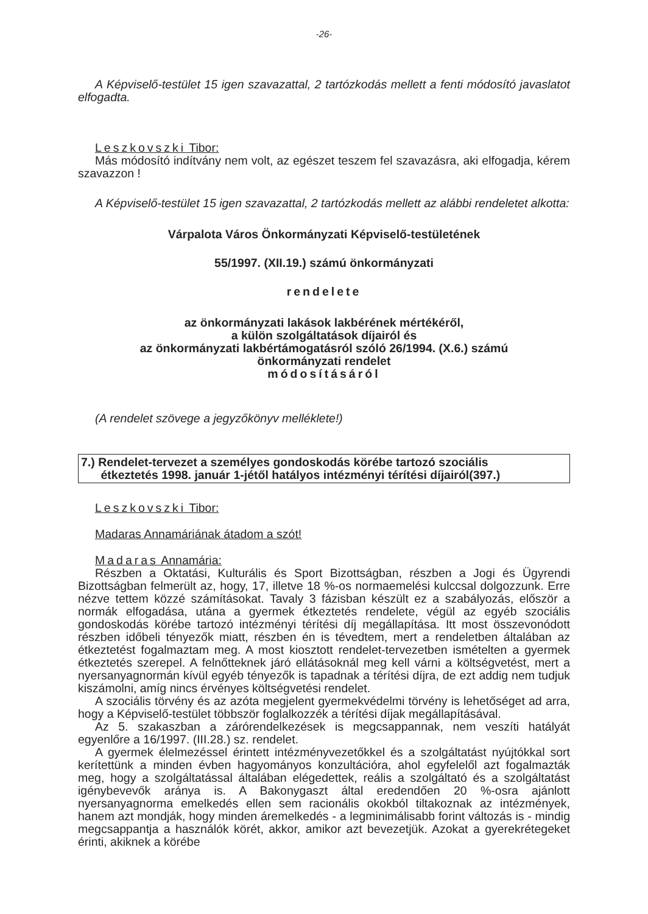-26-
A Képviselő-testület 15 igen szavazattal, 2 tartózkodás mellett a fenti módosító javaslatot elfogadta.
Leszkovszki Tibor:
Más módosító indítvány nem volt, az egészet teszem fel szavazásra, aki elfogadja, kérem szavazzon !
A Képviselő-testület 15 igen szavazattal, 2 tartózkodás mellett az alábbi rendeletet alkotta:
Várpalota Város Önkormányzati Képviselő-testületének
55/1997. (XII.19.) számú önkormányzati
rendelete
az önkormányzati lakások lakbérének mértékéről,
a külön szolgáltatások díjairól és
az önkormányzati lakbértámogatásról szóló 26/1994. (X.6.) számú
önkormányzati rendelet
módosításáról
(A rendelet szövege a jegyzőkönyv melléklete!)
7.) Rendelet-tervezet a személyes gondoskodás körébe tartozó szociális
étkeztetés 1998. január 1-jétől hatályos intézményi térítési díjairól(397.)
Leszkovszki Tibor:
Madaras Annamáriának átadom a szót!
Madaras Annamária:
Részben a Oktatási, Kulturális és Sport Bizottságban, részben a Jogi és Ügyrendi Bizottságban felmerült az, hogy, 17, illetve 18 %-os normaemelési kulccsal dolgozzunk. Erre nézve tettem közzé számításokat. Tavaly 3 fázisban készült ez a szabályozás, először a normák elfogadása, utána a gyermek étkeztetés rendelete, végül az egyéb szociális gondoskodás körébe tartozó intézményi térítési díj megállapítása. Itt most összevonódott részben időbeli tényezők miatt, részben én is tévedtem, mert a rendeletben általában az étkeztetést fogalmaztam meg. A most kiosztott rendelet-tervezetben ismételten a gyermek étkeztetés szerepel. A felnőtteknek járó ellátásoknál meg kell várni a költségvetést, mert a nyersanyagnormán kívül egyéb tényezők is tapadnak a térítési díjra, de ezt addig nem tudjuk kiszámolni, amíg nincs érvényes költségvetési rendelet.
A szociális törvény és az azóta megjelent gyermekvédelmi törvény is lehetőséget ad arra, hogy a Képviselő-testület többször foglalkozzék a térítési díjak megállapításával.
Az 5. szakaszban a zárórendelkezések is megcsappannak, nem veszíti hatályát egyenlőre a 16/1997. (III.28.) sz. rendelet.
A gyermek élelmezéssel érintett intézményvezetőkkel és a szolgáltatást nyújtókkal sort kerítettünk a minden évben hagyományos konzultációra, ahol egyfelelől azt fogalmazták meg, hogy a szolgáltatással általában elégedettek, reális a szolgáltató és a szolgáltatást igénybevevők aránya is. A Bakonygaszt által eredendően 20 %-osra ajánlott nyersanyagnorma emelkedés ellen sem racionális okokból tiltakoznak az intézmények, hanem azt mondják, hogy minden áremelkedés - a legminimálisabb forint változás is - mindig megcsappantja a használók körét, akkor, amikor azt bevezetjük. Azokat a gyerekrétegeket érinti, akiknek a körébe